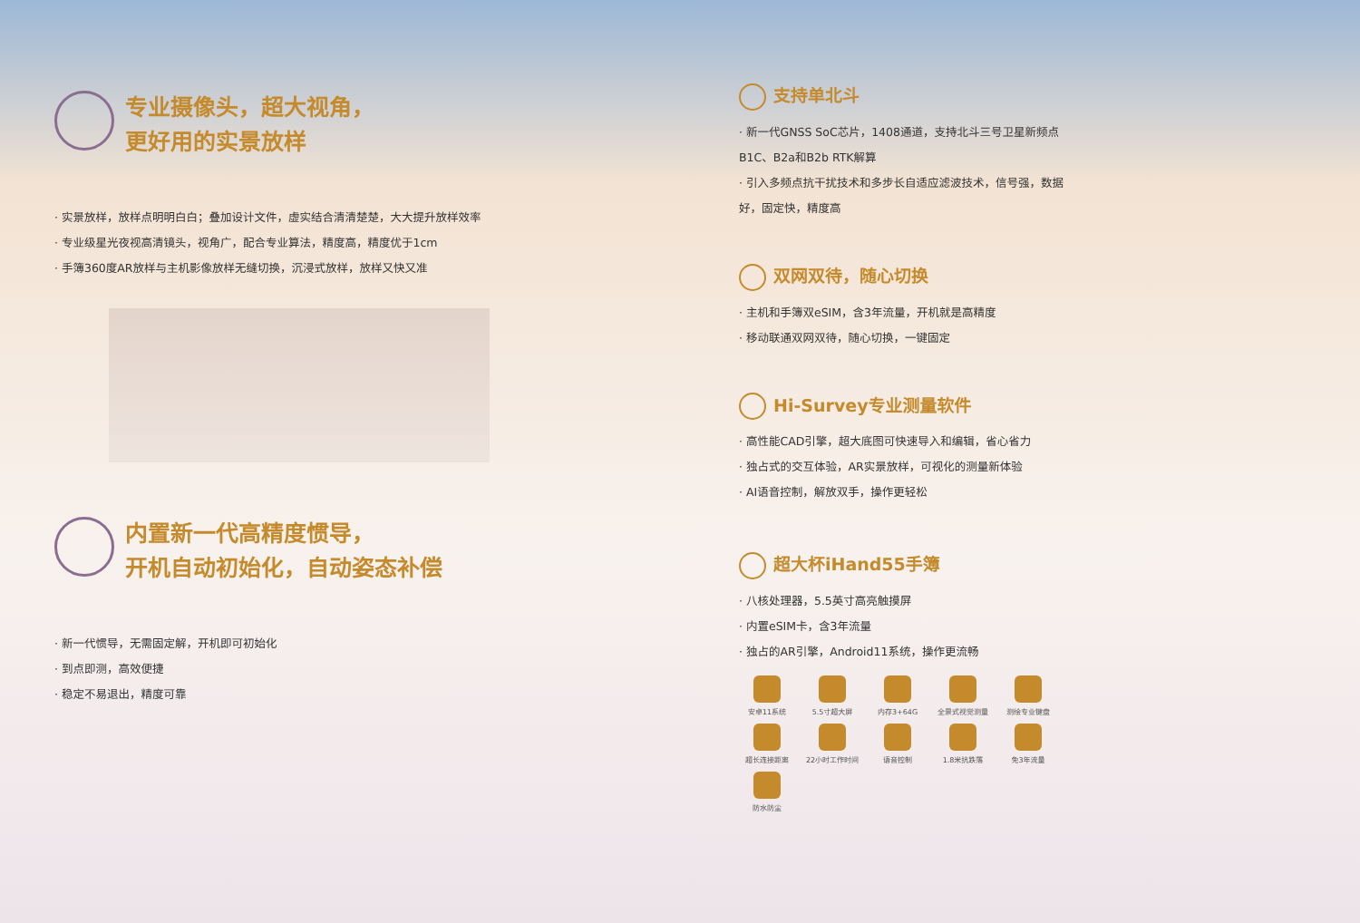专业摄像头，超大视角，
更好用的实景放样
· 实景放样，放样点明明白白；叠加设计文件，虚实结合清清楚楚，大大提升放样效率
· 专业级星光夜视高清镜头，视角广，配合专业算法，精度高，精度优于1cm
· 手簿360度AR放样与主机影像放样无缝切换，沉浸式放样，放样又快又准
内置新一代高精度惯导，
开机自动初始化，自动姿态补偿
· 新一代惯导，无需固定解，开机即可初始化
· 到点即测，高效便捷
· 稳定不易退出，精度可靠
支持单北斗
· 新一代GNSS SoC芯片，1408通道，支持北斗三号卫星新频点B1C、B2a和B2b RTK解算
· 引入多频点抗干扰技术和多步长自适应滤波技术，信号强，数据好，固定快，精度高
双网双待，随心切换
· 主机和手簿双eSIM，含3年流量，开机就是高精度
· 移动联通双网双待，随心切换，一键固定
Hi-Survey专业测量软件
· 高性能CAD引擎，超大底图可快速导入和编辑，省心省力
· 独占式的交互体验，AR实景放样，可视化的测量新体验
· AI语音控制，解放双手，操作更轻松
超大杯iHand55手簿
· 八核处理器，5.5英寸高亮触摸屏
· 内置eSIM卡，含3年流量
· 独占的AR引擎，Android11系统，操作更流畅
安卓11系统
5.5寸超大屏
内存3+64G
全景式视觉测量
测绘专业键盘
超长连接距离
22小时工作时间
语音控制
1.8米抗跌落
免3年流量
防水防尘